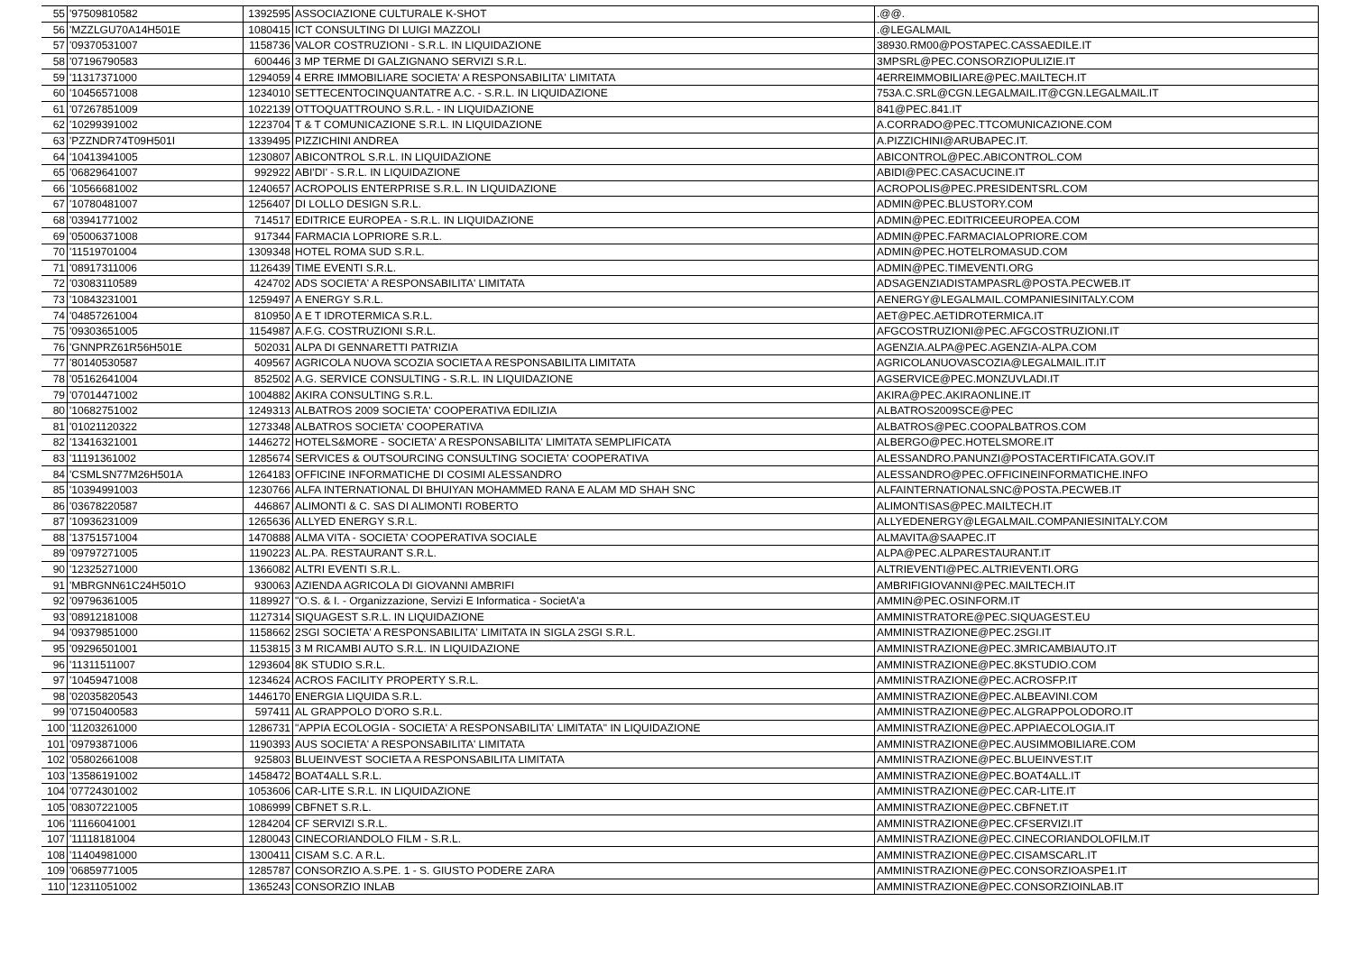| 55 | '97509810582 | 1392595 | ASSOCIAZIONE CULTURALE K-SHOT | .@@. |
| 56 | 'MZZLGU70A14H501E | 1080415 | ICT CONSULTING DI LUIGI MAZZOLI | .@LEGALMAIL |
| 57 | '09370531007 | 1158736 | VALOR COSTRUZIONI - S.R.L. IN LIQUIDAZIONE | 38930.RM00@POSTAPEC.CASSAEDILE.IT |
| 58 | '07196790583 | 600446 | 3 MP TERME DI GALZIGNANO SERVIZI S.R.L. | 3MPSRL@PEC.CONSORZIOPULIZIE.IT |
| 59 | '11317371000 | 1294059 | 4 ERRE IMMOBILIARE SOCIETA' A RESPONSABILITA' LIMITATA | 4ERREIMMOBILIARE@PEC.MAILTECH.IT |
| 60 | '10456571008 | 1234010 | SETTECENTOCINQUANTATRE A.C. - S.R.L. IN LIQUIDAZIONE | 753A.C.SRL@CGN.LEGALMAIL.IT@CGN.LEGALMAIL.IT |
| 61 | '07267851009 | 1022139 | OTTOQUATTROUNO S.R.L. - IN LIQUIDAZIONE | 841@PEC.841.IT |
| 62 | '10299391002 | 1223704 | T & T COMUNICAZIONE S.R.L. IN LIQUIDAZIONE | A.CORRADO@PEC.TTCOMUNICAZIONE.COM |
| 63 | 'PZZNDR74T09H501I | 1339495 | PIZZICHINI ANDREA | A.PIZZICHINI@ARUBAPEC.IT. |
| 64 | '10413941005 | 1230807 | ABICONTROL S.R.L. IN LIQUIDAZIONE | ABICONTROL@PEC.ABICONTROL.COM |
| 65 | '06829641007 | 992922 | ABI'DI' - S.R.L. IN LIQUIDAZIONE | ABIDI@PEC.CASACUCINE.IT |
| 66 | '10566681002 | 1240657 | ACROPOLIS ENTERPRISE S.R.L. IN LIQUIDAZIONE | ACROPOLIS@PEC.PRESIDENTSRL.COM |
| 67 | '10780481007 | 1256407 | DI LOLLO DESIGN S.R.L. | ADMIN@PEC.BLUSTORY.COM |
| 68 | '03941771002 | 714517 | EDITRICE EUROPEA - S.R.L. IN LIQUIDAZIONE | ADMIN@PEC.EDITRICEEUROPEA.COM |
| 69 | '05006371008 | 917344 | FARMACIA LOPRIORE S.R.L. | ADMIN@PEC.FARMACIALOPRIORE.COM |
| 70 | '11519701004 | 1309348 | HOTEL ROMA SUD S.R.L. | ADMIN@PEC.HOTELROMASUD.COM |
| 71 | '08917311006 | 1126439 | TIME EVENTI S.R.L. | ADMIN@PEC.TIMEVENTI.ORG |
| 72 | '03083110589 | 424702 | ADS SOCIETA' A RESPONSABILITA' LIMITATA | ADSAGENZIADISTAMPASRL@POSTA.PECWEB.IT |
| 73 | '10843231001 | 1259497 | A ENERGY S.R.L. | AENERGY@LEGALMAIL.COMPANIESINITALY.COM |
| 74 | '04857261004 | 810950 | A E T IDROTERMICA S.R.L. | AET@PEC.AETIDROTERMICA.IT |
| 75 | '09303651005 | 1154987 | A.F.G. COSTRUZIONI S.R.L. | AFGCOSTRUZIONI@PEC.AFGCOSTRUZIONI.IT |
| 76 | 'GNNPRZ61R56H501E | 502031 | ALPA DI GENNARETTI PATRIZIA | AGENZIA.ALPA@PEC.AGENZIA-ALPA.COM |
| 77 | '80140530587 | 409567 | AGRICOLA NUOVA SCOZIA SOCIETA A RESPONSABILITA LIMITATA | AGRICOLANUOVASCOZIA@LEGALMAIL.IT.IT |
| 78 | '05162641004 | 852502 | A.G. SERVICE CONSULTING - S.R.L. IN LIQUIDAZIONE | AGSERVICE@PEC.MONZUVLADI.IT |
| 79 | '07014471002 | 1004882 | AKIRA CONSULTING S.R.L. | AKIRA@PEC.AKIRAONLINE.IT |
| 80 | '10682751002 | 1249313 | ALBATROS 2009 SOCIETA' COOPERATIVA EDILIZIA | ALBATROS2009SCE@PEC |
| 81 | '01021120322 | 1273348 | ALBATROS SOCIETA' COOPERATIVA | ALBATROS@PEC.COOPALBATROS.COM |
| 82 | '13416321001 | 1446272 | HOTELS&MORE - SOCIETA' A RESPONSABILITA' LIMITATA SEMPLIFICATA | ALBERGO@PEC.HOTELSMORE.IT |
| 83 | '11191361002 | 1285674 | SERVICES & OUTSOURCING CONSULTING SOCIETA' COOPERATIVA | ALESSANDRO.PANUNZI@POSTACERTIFICATA.GOV.IT |
| 84 | 'CSMLSN77M26H501A | 1264183 | OFFICINE INFORMATICHE DI COSIMI ALESSANDRO | ALESSANDRO@PEC.OFFICINEINFORMATICHE.INFO |
| 85 | '10394991003 | 1230766 | ALFA INTERNATIONAL DI BHUIYAN MOHAMMED RANA E ALAM MD SHAH SNC | ALFAINTERNATIONALSNC@POSTA.PECWEB.IT |
| 86 | '03678220587 | 446867 | ALIMONTI & C. SAS DI ALIMONTI ROBERTO | ALIMONTISAS@PEC.MAILTECH.IT |
| 87 | '10936231009 | 1265636 | ALLYED ENERGY S.R.L. | ALLYEDENERGY@LEGALMAIL.COMPANIESINITALY.COM |
| 88 | '13751571004 | 1470888 | ALMA VITA - SOCIETA' COOPERATIVA SOCIALE | ALMAVITA@SAAPEC.IT |
| 89 | '09797271005 | 1190223 | AL.PA. RESTAURANT S.R.L. | ALPA@PEC.ALPARESTAURANT.IT |
| 90 | '12325271000 | 1366082 | ALTRI EVENTI S.R.L. | ALTRIEVENTI@PEC.ALTRIEVENTI.ORG |
| 91 | 'MBRGNN61C24H501O | 930063 | AZIENDA AGRICOLA DI GIOVANNI AMBRIFI | AMBRIFIGIOVANNI@PEC.MAILTECH.IT |
| 92 | '09796361005 | 1189927 | "O.S. & I. - Organizzazione, Servizi E Informatica - SocietA'a | AMMIN@PEC.OSINFORM.IT |
| 93 | '08912181008 | 1127314 | SIQUAGEST S.R.L. IN LIQUIDAZIONE | AMMINISTRATORE@PEC.SIQUAGEST.EU |
| 94 | '09379851000 | 1158662 | 2SGI SOCIETA' A RESPONSABILITA' LIMITATA IN SIGLA 2SGI S.R.L. | AMMINISTRAZIONE@PEC.2SGI.IT |
| 95 | '09296501001 | 1153815 | 3 M RICAMBI AUTO S.R.L. IN LIQUIDAZIONE | AMMINISTRAZIONE@PEC.3MRICAMBIAUTO.IT |
| 96 | '11311511007 | 1293604 | 8K STUDIO S.R.L. | AMMINISTRAZIONE@PEC.8KSTUDIO.COM |
| 97 | '10459471008 | 1234624 | ACROS FACILITY PROPERTY S.R.L. | AMMINISTRAZIONE@PEC.ACROSFP.IT |
| 98 | '02035820543 | 1446170 | ENERGIA LIQUIDA S.R.L. | AMMINISTRAZIONE@PEC.ALBEAVINI.COM |
| 99 | '07150400583 | 597411 | AL GRAPPOLO D'ORO S.R.L. | AMMINISTRAZIONE@PEC.ALGRAPPOLODORO.IT |
| 100 | '11203261000 | 1286731 | "APPIA ECOLOGIA - SOCIETA' A RESPONSABILITA' LIMITATA" IN LIQUIDAZIONE | AMMINISTRAZIONE@PEC.APPIAECOLOGIA.IT |
| 101 | '09793871006 | 1190393 | AUS SOCIETA' A RESPONSABILITA' LIMITATA | AMMINISTRAZIONE@PEC.AUSIMMOBILIARE.COM |
| 102 | '05802661008 | 925803 | BLUEINVEST SOCIETA A RESPONSABILITA LIMITATA | AMMINISTRAZIONE@PEC.BLUEINVEST.IT |
| 103 | '13586191002 | 1458472 | BOAT4ALL S.R.L. | AMMINISTRAZIONE@PEC.BOAT4ALL.IT |
| 104 | '07724301002 | 1053606 | CAR-LITE S.R.L. IN LIQUIDAZIONE | AMMINISTRAZIONE@PEC.CAR-LITE.IT |
| 105 | '08307221005 | 1086999 | CBFNET S.R.L. | AMMINISTRAZIONE@PEC.CBFNET.IT |
| 106 | '11166041001 | 1284204 | CF SERVIZI S.R.L. | AMMINISTRAZIONE@PEC.CFSERVIZI.IT |
| 107 | '11118181004 | 1280043 | CINECORIANDOLO FILM - S.R.L. | AMMINISTRAZIONE@PEC.CINECORIANDOLOFILM.IT |
| 108 | '11404981000 | 1300411 | CISAM S.C. A R.L. | AMMINISTRAZIONE@PEC.CISAMSCARL.IT |
| 109 | '06859771005 | 1285787 | CONSORZIO A.S.PE. 1 - S. GIUSTO PODERE ZARA | AMMINISTRAZIONE@PEC.CONSORZIOASPE1.IT |
| 110 | '12311051002 | 1365243 | CONSORZIO INLAB | AMMINISTRAZIONE@PEC.CONSORZIOINLAB.IT |